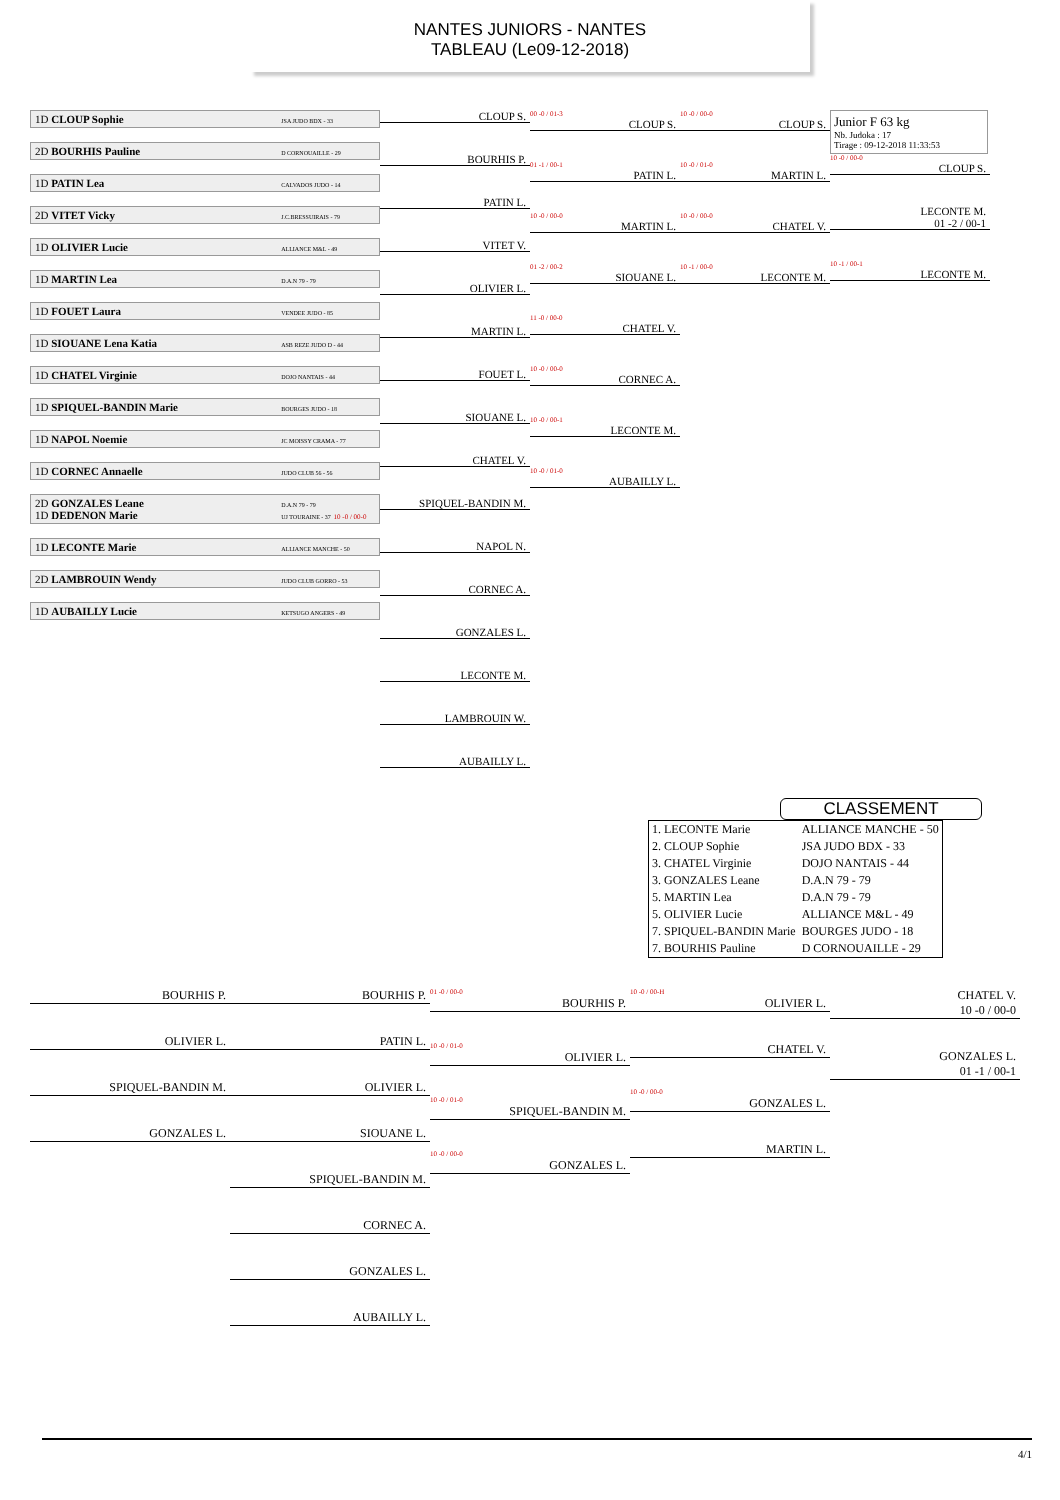NANTES JUNIORS - NANTES
TABLEAU (Le09-12-2018)
1D CLOUP Sophie JSA JUDO BDX - 33
2D BOURHIS Pauline D CORNOUAILLE - 29
1D PATIN Lea CALVADOS JUDO - 14
2D VITET Vicky J.C.BRESSUIRAIS - 79
1D OLIVIER Lucie ALLIANCE M&L - 49
1D MARTIN Lea D.A.N 79 - 79
1D FOUET Laura VENDEE JUDO - 85
1D SIOUANE Lena Katia ASB REZE JUDO D - 44
1D CHATEL Virginie DOJO NANTAIS - 44
1D SPIQUEL-BANDIN Marie BOURGES JUDO - 18
1D NAPOL Noemie JC MOISSY CRAMA - 77
1D CORNEC Annaelle JUDO CLUB 56 - 56
2D GONZALES Leane D.A.N 79 - 79
1D DEDENON Marie UJ TOURAINE - 37 10 -0 / 00-0
1D LECONTE Marie ALLIANCE MANCHE - 50
2D LAMBROUIN Wendy JUDO CLUB GORRO - 53
1D AUBAILLY Lucie KETSUGO ANGERS - 49
CLOUP S.
BOURHIS P.
PATIN L.
VITET V.
OLIVIER L.
MARTIN L.
FOUET L.
SIOUANE L.
CHATEL V.
SPIQUEL-BANDIN M.
NAPOL N.
CORNEC A.
GONZALES L.
LECONTE M.
LAMBROUIN W.
AUBAILLY L.
00 -0 / 01-3
CLOUP S.
01 -1 / 00-1
PATIN L.
10 -0 / 00-0
MARTIN L.
01 -2 / 00-2
SIOUANE L.
11 -0 / 00-0
CHATEL V.
10 -0 / 00-0
CORNEC A.
10 -0 / 00-1
LECONTE M.
10 -0 / 01-0
AUBAILLY L.
10 -0 / 00-0
CLOUP S.
10 -0 / 01-0
MARTIN L.
10 -0 / 00-0
CHATEL V.
10 -1 / 00-0
LECONTE M.
Junior F 63 kg
Nb. Judoka : 17
Tirage : 09-12-2018 11:33:53
10 -0 / 00-0
CLOUP S.
LECONTE M.
01 -2 / 00-1
10 -1 / 00-1
LECONTE M.
CLASSEMENT
| 1. LECONTE Marie | ALLIANCE MANCHE - 50 |
| 2. CLOUP Sophie | JSA JUDO BDX - 33 |
| 3. CHATEL Virginie | DOJO NANTAIS - 44 |
| 3. GONZALES Leane | D.A.N 79 - 79 |
| 5. MARTIN Lea | D.A.N 79 - 79 |
| 5. OLIVIER Lucie | ALLIANCE M&L - 49 |
| 7. SPIQUEL-BANDIN Marie | BOURGES JUDO - 18 |
| 7. BOURHIS Pauline | D CORNOUAILLE - 29 |
BOURHIS P.
OLIVIER L.
SPIQUEL-BANDIN M.
GONZALES L.
BOURHIS P.
PATIN L.
OLIVIER L.
SIOUANE L.
SPIQUEL-BANDIN M.
CORNEC A.
GONZALES L.
AUBAILLY L.
01 -0 / 00-0
BOURHIS P.
10 -0 / 01-0
OLIVIER L.
10 -0 / 01-0
SPIQUEL-BANDIN M.
10 -0 / 00-0
GONZALES L.
10 -0 / 00-H
OLIVIER L.
CHATEL V.
10 -0 / 00-0
GONZALES L.
MARTIN L.
CHATEL V.
10 -0 / 00-0
GONZALES L.
01 -1 / 00-1
4/1